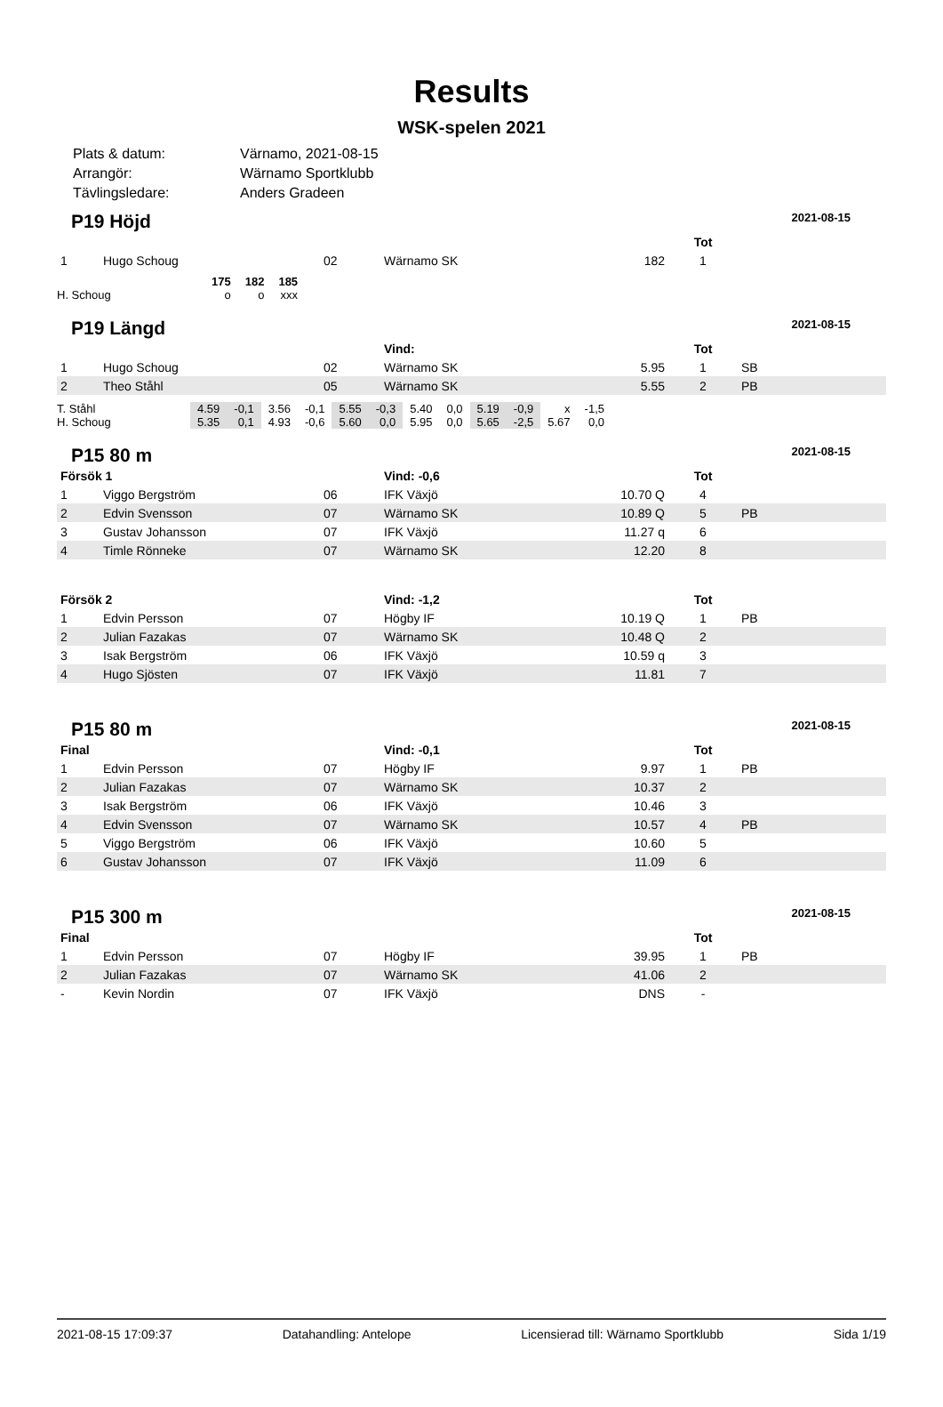Results
WSK-spelen 2021
| Plats & datum: | Värnamo, 2021-08-15 |
| Arrangör: | Wärnamo Sportklubb |
| Tävlingsledare: | Anders Gradeen |
P19 Höjd 2021-08-15
| | | | | | | Tot | |
| 1 | Hugo Schoug | 02 | Wärnamo SK | | 182 | 1 | |
| | 175 | 182 | 185 |
| H. Schoug | o | o | xxx |
P19 Längd 2021-08-15
| | | | Vind: | | | Tot | |
| 1 | Hugo Schoug | 02 | Wärnamo SK | | 5.95 | 1 | SB |
| 2 | Theo Ståhl | 05 | Wärnamo SK | | 5.55 | 2 | PB |
| T. Ståhl | 4.59 | -0,1 | 3.56 | -0,1 | 5.55 | -0,3 | 5.40 | 0,0 | 5.19 | -0,9 | x | -1,5 |
| H. Schoug | 5.35 | 0,1 | 4.93 | -0,6 | 5.60 | 0,0 | 5.95 | 0,0 | 5.65 | -2,5 | 5.67 | 0,0 |
P15 80 m 2021-08-15
| Försök 1 | | | Vind: -0,6 | | | Tot | |
| 1 | Viggo Bergström | 06 | IFK Växjö | | 10.70 Q | 4 | |
| 2 | Edvin Svensson | 07 | Wärnamo SK | | 10.89 Q | 5 | PB |
| 3 | Gustav Johansson | 07 | IFK Växjö | | 11.27 q | 6 | |
| 4 | Timle Rönneke | 07 | Wärnamo SK | | 12.20 | 8 | |
| Försök 2 | | | Vind: -1,2 | | | Tot | |
| 1 | Edvin Persson | 07 | Högby IF | | 10.19 Q | 1 | PB |
| 2 | Julian Fazakas | 07 | Wärnamo SK | | 10.48 Q | 2 | |
| 3 | Isak Bergström | 06 | IFK Växjö | | 10.59 q | 3 | |
| 4 | Hugo Sjösten | 07 | IFK Växjö | | 11.81 | 7 | |
P15 80 m 2021-08-15
| Final | | | Vind: -0,1 | | | Tot | |
| 1 | Edvin Persson | 07 | Högby IF | | 9.97 | 1 | PB |
| 2 | Julian Fazakas | 07 | Wärnamo SK | | 10.37 | 2 | |
| 3 | Isak Bergström | 06 | IFK Växjö | | 10.46 | 3 | |
| 4 | Edvin Svensson | 07 | Wärnamo SK | | 10.57 | 4 | PB |
| 5 | Viggo Bergström | 06 | IFK Växjö | | 10.60 | 5 | |
| 6 | Gustav Johansson | 07 | IFK Växjö | | 11.09 | 6 | |
P15 300 m 2021-08-15
| Final | | | | | | Tot | |
| 1 | Edvin Persson | 07 | Högby IF | | 39.95 | 1 | PB |
| 2 | Julian Fazakas | 07 | Wärnamo SK | | 41.06 | 2 | |
| - | Kevin Nordin | 07 | IFK Växjö | | DNS | - | |
2021-08-15 17:09:37 Datahandling: Antelope Licensierad till: Wärnamo Sportklubb Sida 1/19